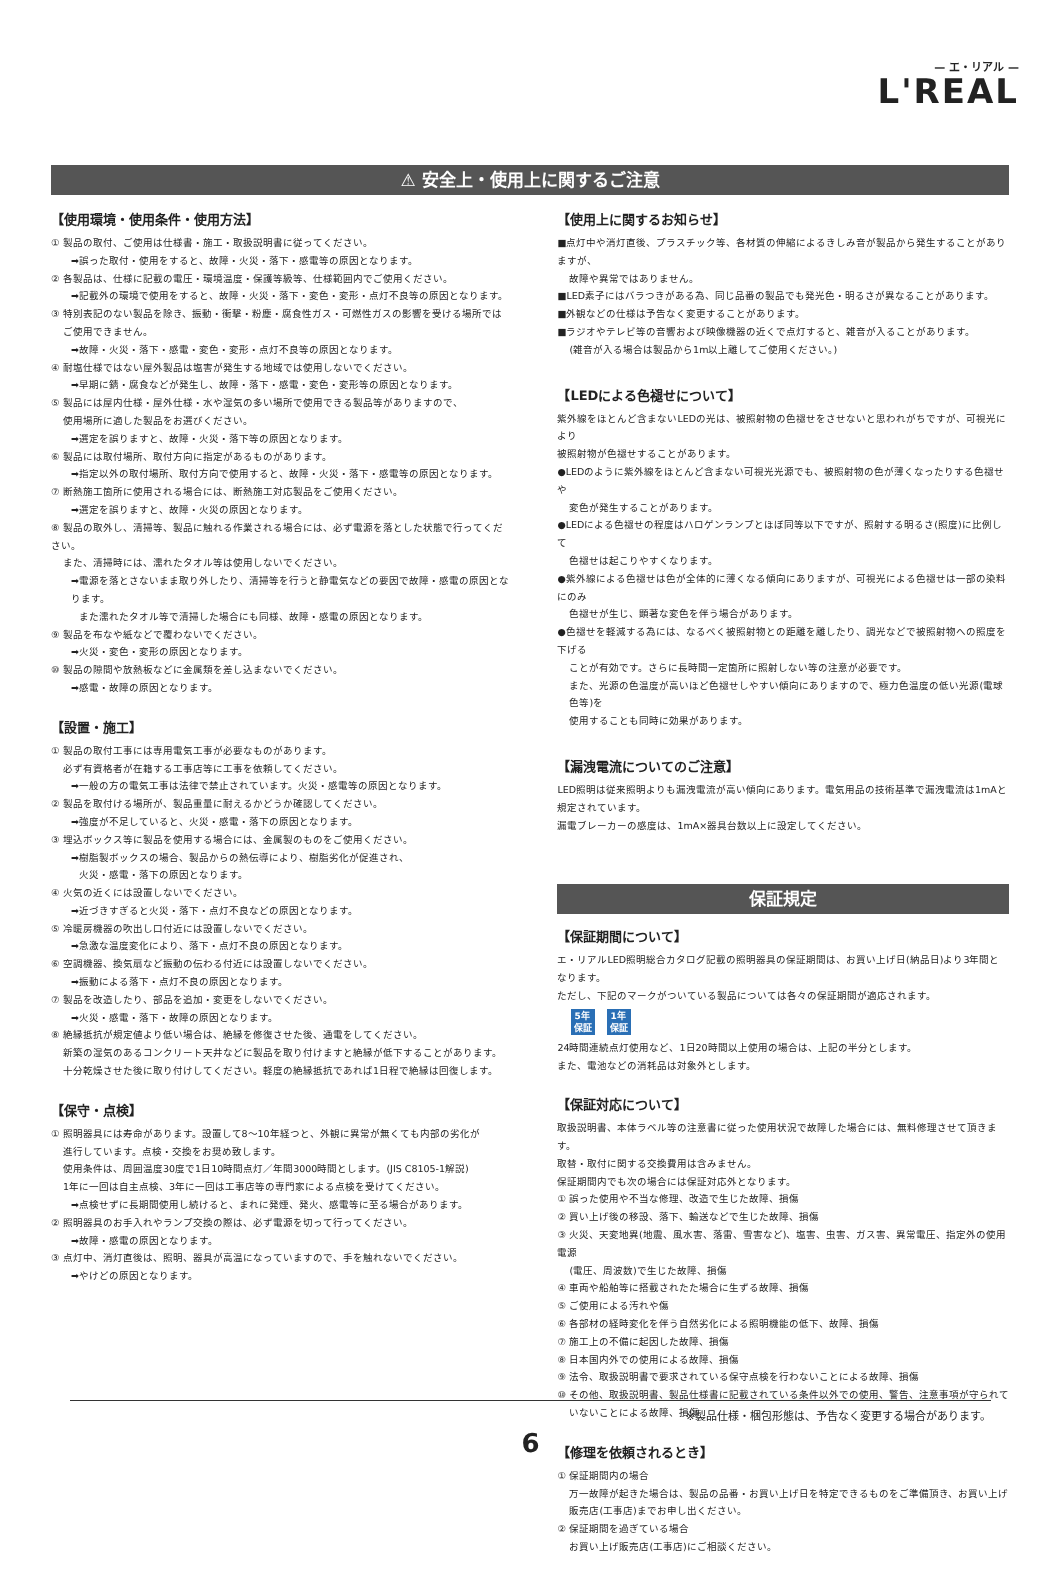— エ・リアル —
L'REAL
⚠ 安全上・使用上に関するご注意
【使用環境・使用条件・使用方法】
① 製品の取付、ご使用は仕様書・施工・取扱説明書に従ってください。
➡誤った取付・使用をすると、故障・火災・落下・感電等の原因となります。
② 各製品は、仕様に記載の電圧・環境温度・保護等級等、仕様範囲内でご使用ください。
➡記載外の環境で使用をすると、故障・火災・落下・変色・変形・点灯不良等の原因となります。
③ 特別表記のない製品を除き、振動・衝撃・粉塵・腐食性ガス・可燃性ガスの影響を受ける場所では
ご使用できません。
➡故障・火災・落下・感電・変色・変形・点灯不良等の原因となります。
④ 耐塩仕様ではない屋外製品は塩害が発生する地域では使用しないでください。
➡早期に錆・腐食などが発生し、故障・落下・感電・変色・変形等の原因となります。
⑤ 製品には屋内仕様・屋外仕様・水や湿気の多い場所で使用できる製品等がありますので、
使用場所に適した製品をお選びください。
➡選定を誤りますと、故障・火災・落下等の原因となります。
⑥ 製品には取付場所、取付方向に指定があるものがあります。
➡指定以外の取付場所、取付方向で使用すると、故障・火災・落下・感電等の原因となります。
⑦ 断熱施工箇所に使用される場合には、断熱施工対応製品をご使用ください。
➡選定を誤りますと、故障・火災の原因となります。
⑧ 製品の取外し、清掃等、製品に触れる作業される場合には、必ず電源を落とした状態で行ってください。
また、清掃時には、濡れたタオル等は使用しないでください。
➡電源を落とさないまま取り外したり、清掃等を行うと静電気などの要因で故障・感電の原因となります。
また濡れたタオル等で清掃した場合にも同様、故障・感電の原因となります。
⑨ 製品を布なや紙などで覆わないでください。
➡火災・変色・変形の原因となります。
⑩ 製品の隙間や放熱板などに金属類を差し込まないでください。
➡感電・故障の原因となります。
【設置・施工】
① 製品の取付工事には専用電気工事が必要なものがあります。
必ず有資格者が在籍する工事店等に工事を依頼してください。
➡一般の方の電気工事は法律で禁止されています。火災・感電等の原因となります。
② 製品を取付ける場所が、製品重量に耐えるかどうか確認してください。
➡強度が不足していると、火災・感電・落下の原因となります。
③ 埋込ボックス等に製品を使用する場合には、金属製のものをご使用ください。
➡樹脂製ボックスの場合、製品からの熱伝導により、樹脂劣化が促進され、
火災・感電・落下の原因となります。
④ 火気の近くには設置しないでください。
➡近づきすぎると火災・落下・点灯不良などの原因となります。
⑤ 冷暖房機器の吹出し口付近には設置しないでください。
➡急激な温度変化により、落下・点灯不良の原因となります。
⑥ 空調機器、換気扇など振動の伝わる付近には設置しないでください。
➡振動による落下・点灯不良の原因となります。
⑦ 製品を改造したり、部品を追加・変更をしないでください。
➡火災・感電・落下・故障の原因となります。
⑧ 絶縁抵抗が規定値より低い場合は、絶縁を修復させた後、通電をしてください。
新築の湿気のあるコンクリート天井などに製品を取り付けますと絶縁が低下することがあります。
十分乾燥させた後に取り付けしてください。軽度の絶縁抵抗であれば1日程で絶縁は回復します。
【保守・点検】
① 照明器具には寿命があります。設置して8〜10年経つと、外観に異常が無くても内部の劣化が
進行しています。点検・交換をお奨め致します。
使用条件は、周囲温度30度で1日10時間点灯／年間3000時間とします。(JIS C8105-1解説)
1年に一回は自主点検、3年に一回は工事店等の専門家による点検を受けてください。
➡点検せずに長期間使用し続けると、まれに発煙、発火、感電等に至る場合があります。
② 照明器具のお手入れやランプ交換の際は、必ず電源を切って行ってください。
➡故障・感電の原因となります。
③ 点灯中、消灯直後は、照明、器具が高温になっていますので、手を触れないでください。
➡やけどの原因となります。
【使用上に関するお知らせ】
■点灯中や消灯直後、プラスチック等、各材質の伸縮によるきしみ音が製品から発生することがありますが、
故障や異常ではありません。
■LED素子にはバラつきがある為、同じ品番の製品でも発光色・明るさが異なることがあります。
■外観などの仕様は予告なく変更することがあります。
■ラジオやテレビ等の音響および映像機器の近くで点灯すると、雑音が入ることがあります。
(雑音が入る場合は製品から1m以上離してご使用ください。)
【LEDによる色褪せについて】
紫外線をほとんど含まないLEDの光は、被照射物の色褪せをさせないと思われがちですが、可視光により
被照射物が色褪せすることがあります。
●LEDのように紫外線をほとんど含まない可視光光源でも、被照射物の色が薄くなったりする色褪せや
変色が発生することがあります。
●LEDによる色褪せの程度はハロゲンランプとほぼ同等以下ですが、照射する明るさ(照度)に比例して
色褪せは起こりやすくなります。
●紫外線による色褪せは色が全体的に薄くなる傾向にありますが、可視光による色褪せは一部の染料にのみ
色褪せが生じ、顕著な変色を伴う場合があります。
●色褪せを軽減する為には、なるべく被照射物との距離を離したり、調光などで被照射物への照度を下げる
ことが有効です。さらに長時間一定箇所に照射しない等の注意が必要です。
また、光源の色温度が高いほど色褪せしやすい傾向にありますので、極力色温度の低い光源(電球色等)を
使用することも同時に効果があります。
【漏洩電流についてのご注意】
LED照明は従来照明よりも漏洩電流が高い傾向にあります。電気用品の技術基準で漏洩電流は1mAと
規定されています。
漏電ブレーカーの感度は、1mA×器具台数以上に設定してください。
保証規定
【保証期間について】
エ・リアルLED照明総合カタログ記載の照明器具の保証期間は、お買い上げ日(納品日)より3年間となります。
ただし、下記のマークがついている製品については各々の保証期間が適応されます。
5年
保証 1年
保証
24時間連続点灯使用など、1日20時間以上使用の場合は、上記の半分とします。
また、電池などの消耗品は対象外とします。
【保証対応について】
取扱説明書、本体ラベル等の注意書に従った使用状況で故障した場合には、無料修理させて頂きます。
取替・取付に関する交換費用は含みません。
保証期間内でも次の場合には保証対応外となります。
① 誤った使用や不当な修理、改造で生じた故障、損傷
② 買い上げ後の移設、落下、輸送などで生じた故障、損傷
③ 火災、天変地異(地震、風水害、落雷、雪害など)、塩害、虫害、ガス害、異常電圧、指定外の使用電源
(電圧、周波数)で生じた故障、損傷
④ 車両や船舶等に搭載されたた場合に生ずる故障、損傷
⑤ ご使用による汚れや傷
⑥ 各部材の経時変化を伴う自然劣化による照明機能の低下、故障、損傷
⑦ 施工上の不備に起因した故障、損傷
⑧ 日本国内外での使用による故障、損傷
⑨ 法令、取扱説明書で要求されている保守点検を行わないことによる故障、損傷
⑩ その他、取扱説明書、製品仕様書に記載されている条件以外での使用、警告、注意事項が守られて
いないことによる故障、損傷
【修理を依頼されるとき】
① 保証期間内の場合
万一故障が起きた場合は、製品の品番・お買い上げ日を特定できるものをご準備頂き、お買い上げ
販売店(工事店)までお申し出ください。
② 保証期間を過ぎている場合
お買い上げ販売店(工事店)にご相談ください。
※製品仕様・梱包形態は、予告なく変更する場合があります。
6